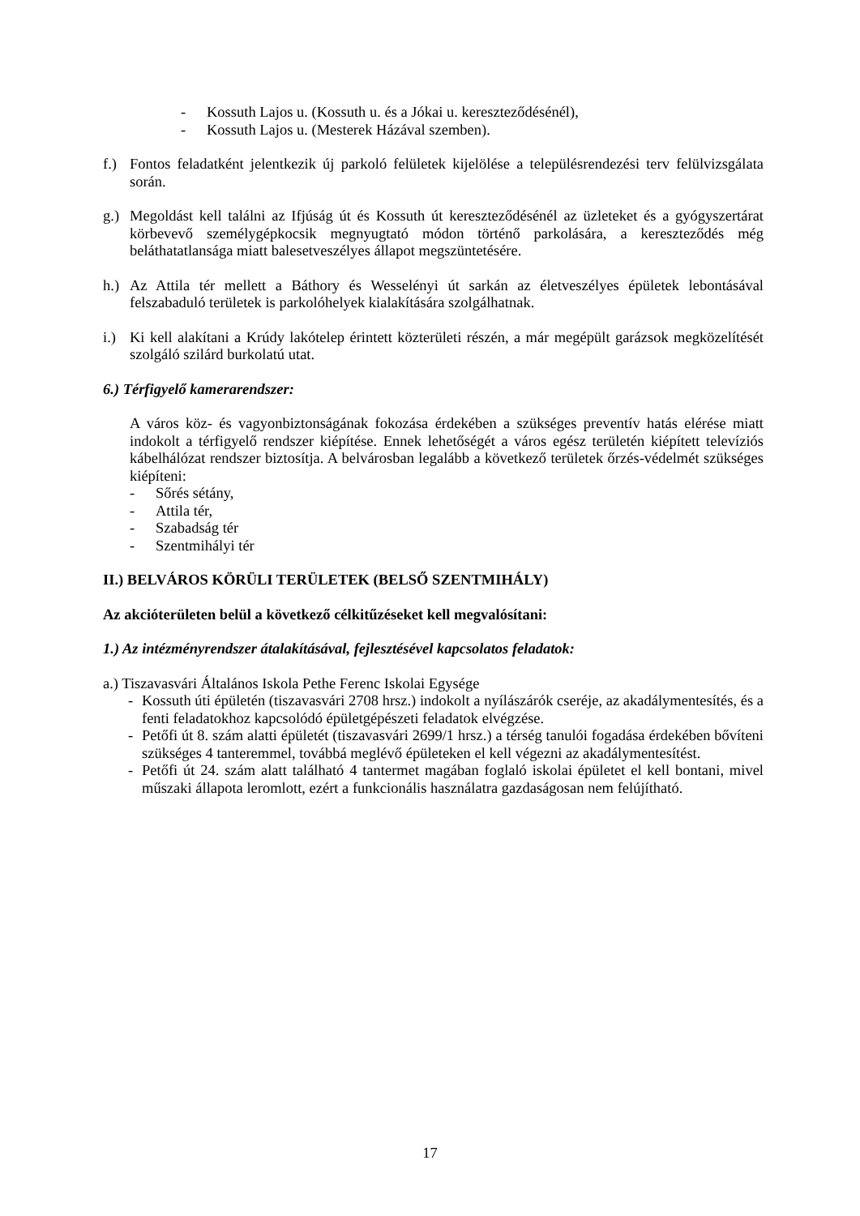- Kossuth Lajos u. (Kossuth u. és a Jókai u. kereszteződésénél),
- Kossuth Lajos u. (Mesterek Házával szemben).
f.)
Fontos feladatként jelentkezik új parkoló felületek kijelölése a településrendezési terv felülvizsgálata során.
g.)
Megoldást kell találni az Ifjúság út és Kossuth út kereszteződésénél az üzleteket és a gyógyszertárat körbevevő személygépkocsik megnyugtató módon történő parkolására, a kereszteződés még beláthatatlansága miatt balesetveszélyes állapot megszüntetésére.
h.)
Az Attila tér mellett a Báthory és Wesselényi út sarkán az életveszélyes épületek lebontásával felszabaduló területek is parkolóhelyek kialakítására szolgálhatnak.
i.)
Ki kell alakítani a Krúdy lakótelep érintett közterületi részén, a már megépült garázsok megközelítését szolgáló szilárd burkolatú utat.
6.) Térfigyelő kamerarendszer:
A város köz- és vagyonbiztonságának fokozása érdekében a szükséges preventív hatás elérése miatt indokolt a térfigyelő rendszer kiépítése. Ennek lehetőségét a város egész területén kiépített televíziós kábelhálózat rendszer biztosítja. A belvárosban legalább a következő területek őrzés-védelmét szükséges kiépíteni:
- Sőrés sétány,
- Attila tér,
- Szabadság tér
- Szentmihályi tér
II.) BELVÁROS KÖRÜLI TERÜLETEK (BELSŐ SZENTMIHÁLY)
Az akcióterületen belül a következő célkitűzéseket kell megvalósítani:
1.) Az intézményrendszer átalakításával, fejlesztésével kapcsolatos feladatok:
a.) Tiszavasvári Általános Iskola Pethe Ferenc Iskolai Egysége
- Kossuth úti épületén (tiszavasvári 2708 hrsz.) indokolt a nyílászárók cseréje, az akadálymentesítés, és a fenti feladatokhoz kapcsolódó épületgépészeti feladatok elvégzése.
- Petőfi út 8. szám alatti épületét (tiszavasvári 2699/1 hrsz.) a térség tanulói fogadása érdekében bővíteni szükséges 4 tanteremmel, továbbá meglévő épületeken el kell végezni az akadálymentesítést.
- Petőfi út 24. szám alatt található 4 tantermet magában foglaló iskolai épületet el kell bontani, mivel műszaki állapota leromlott, ezért a funkcionális használatra gazdaságosan nem felújítható.
17